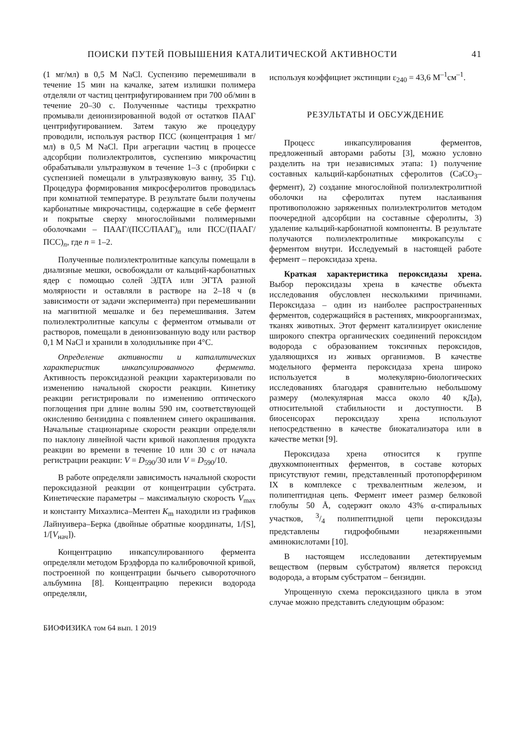ПОИСКИ ПУТЕЙ ПОВЫШЕНИЯ КАТАЛИТИЧЕСКОЙ АКТИВНОСТИ 41
(1 мг/мл) в 0,5 М NaCl. Суспензию перемешивали в течение 15 мин на качалке, затем излишки полимера отделяли от частиц центрифугированием при 700 об/мин в течение 20–30 с. Полученные частицы трехкратно промывали деионизированной водой от остатков ПААГ центрифугированием. Затем такую же процедуру проводили, используя раствор ПСС (концентрация 1 мг/мл) в 0,5 М NaCl. При агрегации частиц в процессе адсорбции полиэлектролитов, суспензию микрочастиц обрабатывали ультразвуком в течение 1–3 с (пробирки с суспензией помещали в ультразвуковую ванну, 35 Гц). Процедура формирования микросферолитов проводилась при комнатной температуре. В результате были получены карбонатные микрочастицы, содержащие в себе фермент и покрытые сверху многослойными полимерными оболочками – ПААГ/(ПСС/ПААГ)<sub>n</sub> или ПСС/(ПААГ/ПСС)<sub>n</sub>, где n = 1–2.
Полученные полиэлектролитные капсулы помещали в диализные мешки, освобождали от кальций-карбонатных ядер с помощью солей ЭДТА или ЭГТА разной молярности и оставляли в растворе на 2–18 ч (в зависимости от задачи эксперимента) при перемешивании на магнитной мешалке и без перемешивания. Затем полиэлектролитные капсулы с ферментом отмывали от растворов, помещали в деионизованную воду или раствор 0,1 М NaCl и хранили в холодильнике при 4°С.
Определение активности и каталитических характеристик инкапсулированного фермента. Активность пероксидазной реакции характеризовали по изменению начальной скорости реакции. Кинетику реакции регистрировали по изменению оптического поглощения при длине волны 590 нм, соответствующей окислению бензидина с появлением синего окрашивания. Начальные стационарные скорости реакции определяли по наклону линейной части кривой накопления продукта реакции во времени в течение 10 или 30 с от начала регистрации реакции: V = D<sub>590</sub>/30 или V = D<sub>590</sub>/10.
В работе определяли зависимость начальной скорости пероксидазной реакции от концентрации субстрата. Кинетические параметры – максимальную скорость V<sub>max</sub> и константу Михаэлиса–Ментен K<sub>m</sub> находили из графиков Лайнуивера–Берка (двойные обратные координаты, 1/[S], 1/[V<sub>нач</sub>]).
Концентрацию инкапсулированного фермента определяли методом Брэдфорда по калибровочной кривой, построенной по концентрации бычьего сывороточного альбумина [8]. Концентрацию перекиси водорода определяли,
используя коэффициет экстинции ε<sub>240</sub> = 43,6 М<sup>–1</sup>см<sup>–1</sup>.
РЕЗУЛЬТАТЫ И ОБСУЖДЕНИЕ
Процесс инкапсулирования ферментов, предложенный авторами работы [3], можно условно разделить на три независимых этапа: 1) получение составных кальций-карбонатных сферолитов (CaCO<sub>3</sub>–фермент), 2) создание многослойной полиэлектролитной оболочки на сферолитах путем наслаивания противоположно заряженных полиэлектролитов методом поочередной адсорбции на составные сферолиты, 3) удаление кальций-карбонатной компоненты. В результате получаются полиэлектролитные микрокапсулы с ферментом внутри. Исследуемый в настоящей работе фермент – пероксидаза хрена.
Краткая характеристика пероксидазы хрена. Выбор пероксидазы хрена в качестве объекта исследования обусловлен несколькими причинами. Пероксидаза – один из наиболее распространенных ферментов, содержащийся в растениях, микроорганизмах, тканях животных. Этот фермент катализирует окисление широкого спектра органических соединений пероксидом водорода с образованием токсичных пероксидов, удаляющихся из живых организмов. В качестве модельного фермента пероксидаза хрена широко используется в молекулярно-биологических исследованиях благодаря сравнительно небольшому размеру (молекулярная масса около 40 кДа), относительной стабильности и доступности. В биосенсорах пероксидазу хрена используют непосредственно в качестве биокатализатора или в качестве метки [9].
Пероксидаза хрена относится к группе двухкомпонентных ферментов, в составе которых присутствуют гемин, представленный протопорферином IX в комплексе с трехвалентным железом, и полипептидная цепь. Фермент имеет размер белковой глобулы 50 Å, содержит около 43% α-спиральных участков, 3/4 полипептидной цепи пероксидазы представлены гидрофобными незаряженными аминокислотами [10].
В настоящем исследовании детектируемым веществом (первым субстратом) является пероксид водорода, а вторым субстратом – бензидин.
Упрощенную схема пероксидазного цикла в этом случае можно представить следующим образом:
БИОФИЗИКА том 64 вып. 1 2019